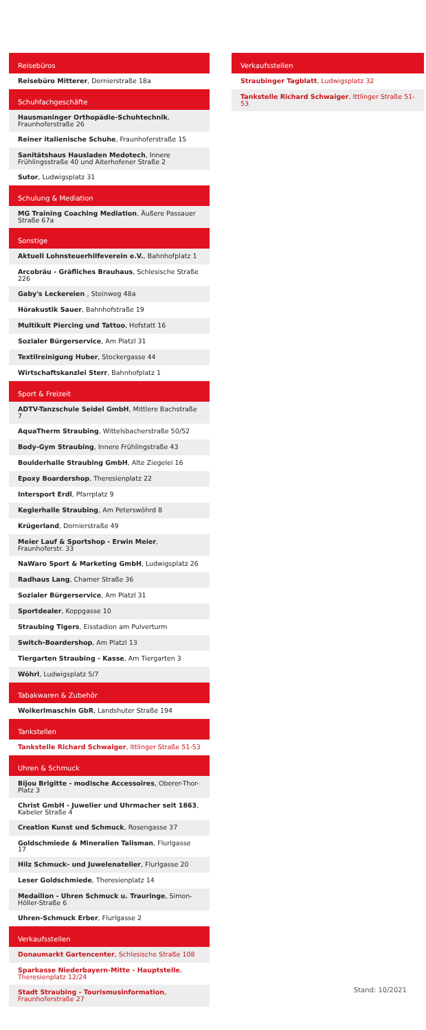Reisebüros
Reisebüro Mitterer, Dornierstraße 18a
Schuhfachgeschäfte
Hausmaninger Orthopädie-Schuhtechnik, Fraunhoferstraße 26
Reiner italienische Schuhe, Fraunhoferstraße 15
Sanitätshaus Hausladen Medotech, Innere Frühlingsstraße 40 und Aiterhofener Straße 2
Sutor, Ludwigsplatz 31
Schulung & Mediation
MG Training Coaching Mediation, Äußere Passauer Straße 67a
Sonstige
Aktuell Lohnsteuerhilfeverein e.V., Bahnhofplatz 1
Arcobräu - Gräfliches Brauhaus, Schlesische Straße 226
Gaby's Leckereien , Steinweg 48a
Hörakustik Sauer, Bahnhofstraße 19
Multikult Piercing und Tattoo, Hofstatt 16
Sozialer Bürgerservice, Am Platzl 31
Textilreinigung Huber, Stockergasse 44
Wirtschaftskanzlei Sterr, Bahnhofplatz 1
Sport & Freizeit
ADTV-Tanzschule Seidel GmbH, Mittlere Bachstraße 7
AquaTherm Straubing, Wittelsbacherstraße 50/52
Body-Gym Straubing, Innere Frühlingstraße 43
Boulderhalle Straubing GmbH, Alte Ziegelei 16
Epoxy Boardershop, Theresienplatz 22
Intersport Erdl, Pfarrplatz 9
Keglerhalle Straubing, Am Peterswöhrd 8
Krügerland, Dornierstraße 49
Meier Lauf & Sportshop - Erwin Meier, Fraunhoferstr. 33
NaWaro Sport & Marketing GmbH, Ludwigsplatz 26
Radhaus Lang, Chamer Straße 36
Sozialer Bürgerservice, Am Platzl 31
Sportdealer, Koppgasse 10
Straubing Tigers, Eisstadion am Pulverturm
Switch-Boardershop, Am Platzl 13
Tiergarten Straubing - Kasse, Am Tiergarten 3
Wöhrl, Ludwigsplatz 5/7
Tabakwaren & Zubehör
Woikerlmaschin GbR, Landshuter Straße 194
Tankstellen
Tankstelle Richard Schwaiger, Ittlinger Straße 51-53
Uhren & Schmuck
Bijou Brigitte - modische Accessoires, Oberer-Thor-Platz 3
Christ GmbH - Juwelier und Uhrmacher seit 1863, Kabeler Straße 4
Creation Kunst und Schmuck, Rosengasse 37
Goldschmiede & Mineralien Talisman, Flurlgasse 17
Hilz Schmuck- und Juwelenatelier, Flurlgasse 20
Leser Goldschmiede, Theresienplatz 14
Medaillon - Uhren Schmuck u. Trauringe, Simon-Höller-Straße 6
Uhren-Schmuck Erber, Flurlgasse 2
Verkaufsstellen
Donaumarkt Gartencenter, Schlesische Straße 108
Sparkasse Niederbayern-Mitte - Hauptstelle, Theresienplatz 12/24
Stadt Straubing - Tourismusinformation, Fraunhoferstraße 27
Verkaufsstellen
Straubinger Tagblatt, Ludwigsplatz 32
Tankstelle Richard Schwaiger, Ittlinger Straße 51-53
Stand: 10/2021